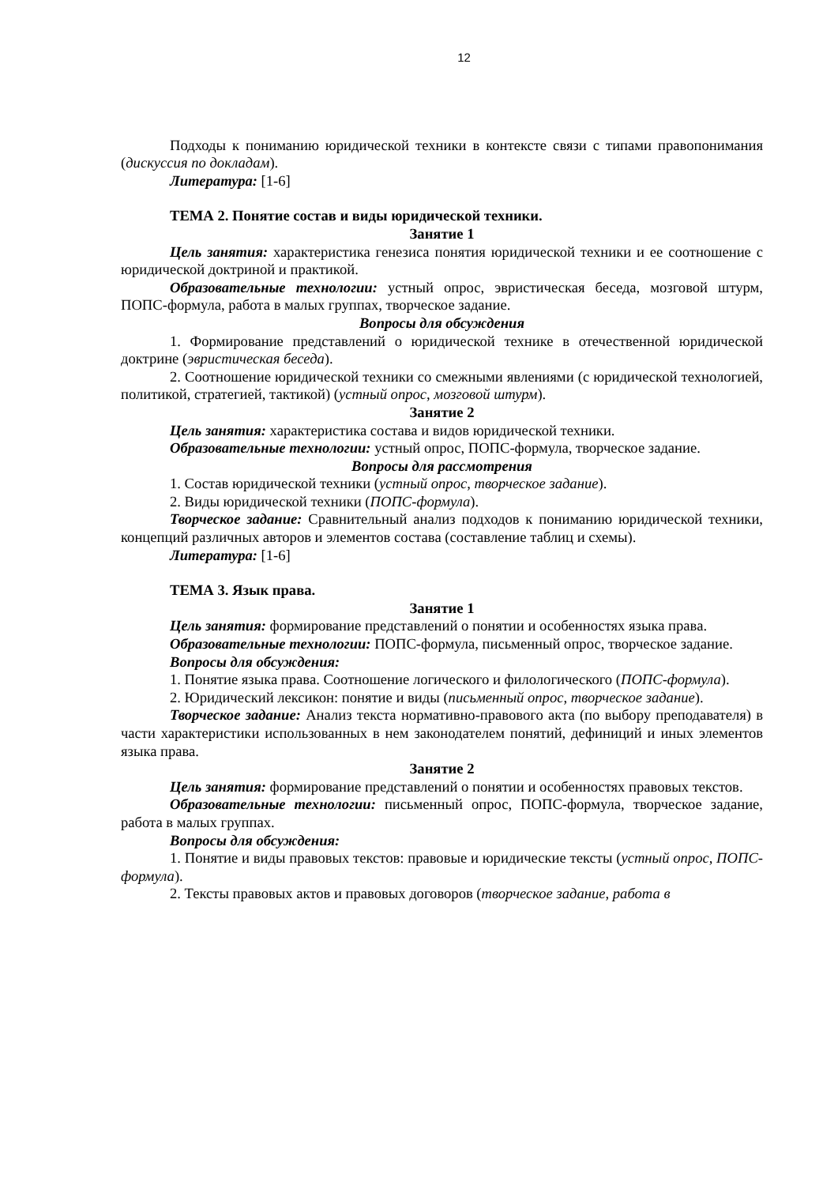12
Подходы к пониманию юридической техники в контексте связи с типами правопонимания (дискуссия по докладам).
Литература: [1-6]
ТЕМА 2. Понятие состав и виды юридической техники.
Занятие 1
Цель занятия: характеристика генезиса понятия юридической техники и ее соотношение с юридической доктриной и практикой.
Образовательные технологии: устный опрос, эвристическая беседа, мозговой штурм, ПОПС-формула, работа в малых группах, творческое задание.
Вопросы для обсуждения
1. Формирование представлений о юридической технике в отечественной юридической доктрине (эвристическая беседа).
2. Соотношение юридической техники со смежными явлениями (с юридической технологией, политикой, стратегией, тактикой) (устный опрос, мозговой штурм).
Занятие 2
Цель занятия: характеристика состава и видов юридической техники.
Образовательные технологии: устный опрос, ПОПС-формула, творческое задание.
Вопросы для рассмотрения
1. Состав юридической техники (устный опрос, творческое задание).
2. Виды юридической техники (ПОПС-формула).
Творческое задание: Сравнительный анализ подходов к пониманию юридической техники, концепций различных авторов и элементов состава (составление таблиц и схемы).
Литература: [1-6]
ТЕМА 3. Язык права.
Занятие 1
Цель занятия: формирование представлений о понятии и особенностях языка права.
Образовательные технологии: ПОПС-формула, письменный опрос, творческое задание.
Вопросы для обсуждения:
1. Понятие языка права. Соотношение логического и филологического (ПОПС-формула).
2. Юридический лексикон: понятие и виды (письменный опрос, творческое задание).
Творческое задание: Анализ текста нормативно-правового акта (по выбору преподавателя) в части характеристики использованных в нем законодателем понятий, дефиниций и иных элементов языка права.
Занятие 2
Цель занятия: формирование представлений о понятии и особенностях правовых текстов.
Образовательные технологии: письменный опрос, ПОПС-формула, творческое задание, работа в малых группах.
Вопросы для обсуждения:
1. Понятие и виды правовых текстов: правовые и юридические тексты (устный опрос, ПОПС-формула).
2. Тексты правовых актов и правовых договоров (творческое задание, работа в